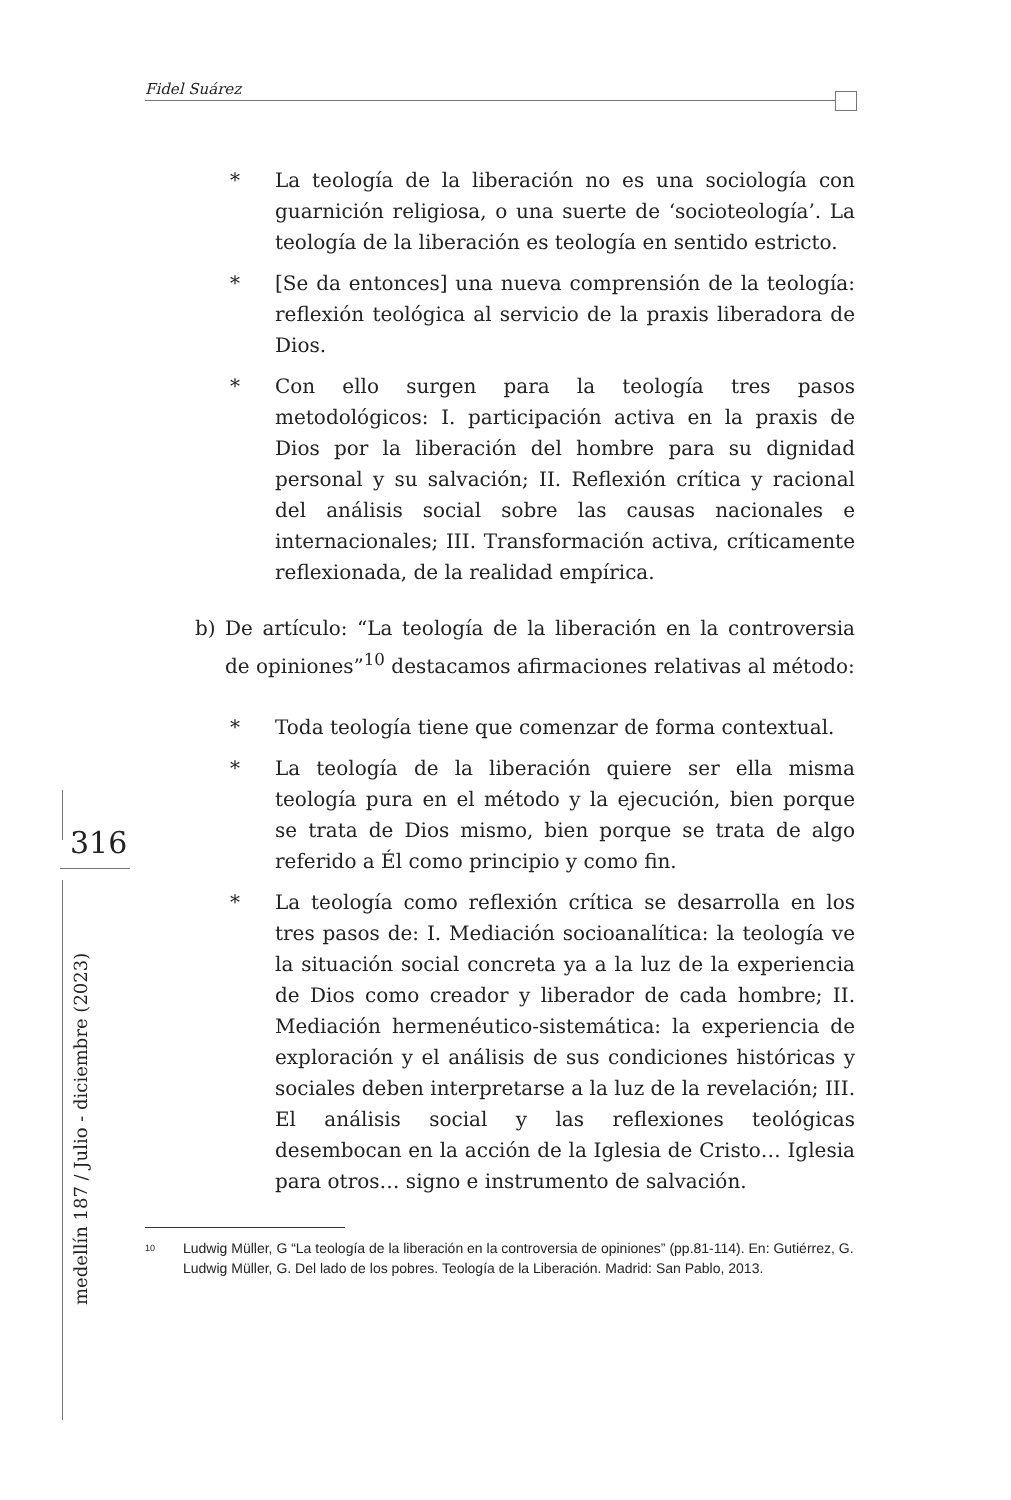Fidel Suárez
316
medellín 187 / Julio - diciembre (2023)
* La teología de la liberación no es una sociología con guarnición religiosa, o una suerte de ‘socioteología’. La teología de la liberación es teología en sentido estricto.
* [Se da entonces] una nueva comprensión de la teología: reflexión teológica al servicio de la praxis liberadora de Dios.
* Con ello surgen para la teología tres pasos metodológicos: I. participación activa en la praxis de Dios por la liberación del hombre para su dignidad personal y su salvación; II. Reflexión crítica y racional del análisis social sobre las causas nacionales e internacionales; III. Transformación activa, críticamente reflexionada, de la realidad empírica.
b) De artículo: “La teología de la liberación en la controversia de opiniones”<sup>10</sup> destacamos afirmaciones relativas al método:
* Toda teología tiene que comenzar de forma contextual.
* La teología de la liberación quiere ser ella misma teología pura en el método y la ejecución, bien porque se trata de Dios mismo, bien porque se trata de algo referido a Él como principio y como fin.
* La teología como reflexión crítica se desarrolla en los tres pasos de: I. Mediación socioanalítica: la teología ve la situación social concreta ya a la luz de la experiencia de Dios como creador y liberador de cada hombre; II. Mediación hermenéutico-sistemática: la experiencia de exploración y el análisis de sus condiciones históricas y sociales deben interpretarse a la luz de la revelación; III. El análisis social y las reflexiones teológicas desembocan en la acción de la Iglesia de Cristo… Iglesia para otros… signo e instrumento de salvación.
<sup>10</sup>
Ludwig Müller, G “La teología de la liberación en la controversia de opiniones” (pp.81-114). En: Gutiérrez, G. Ludwig Müller, G. Del lado de los pobres. Teología de la Liberación. Madrid: San Pablo, 2013.